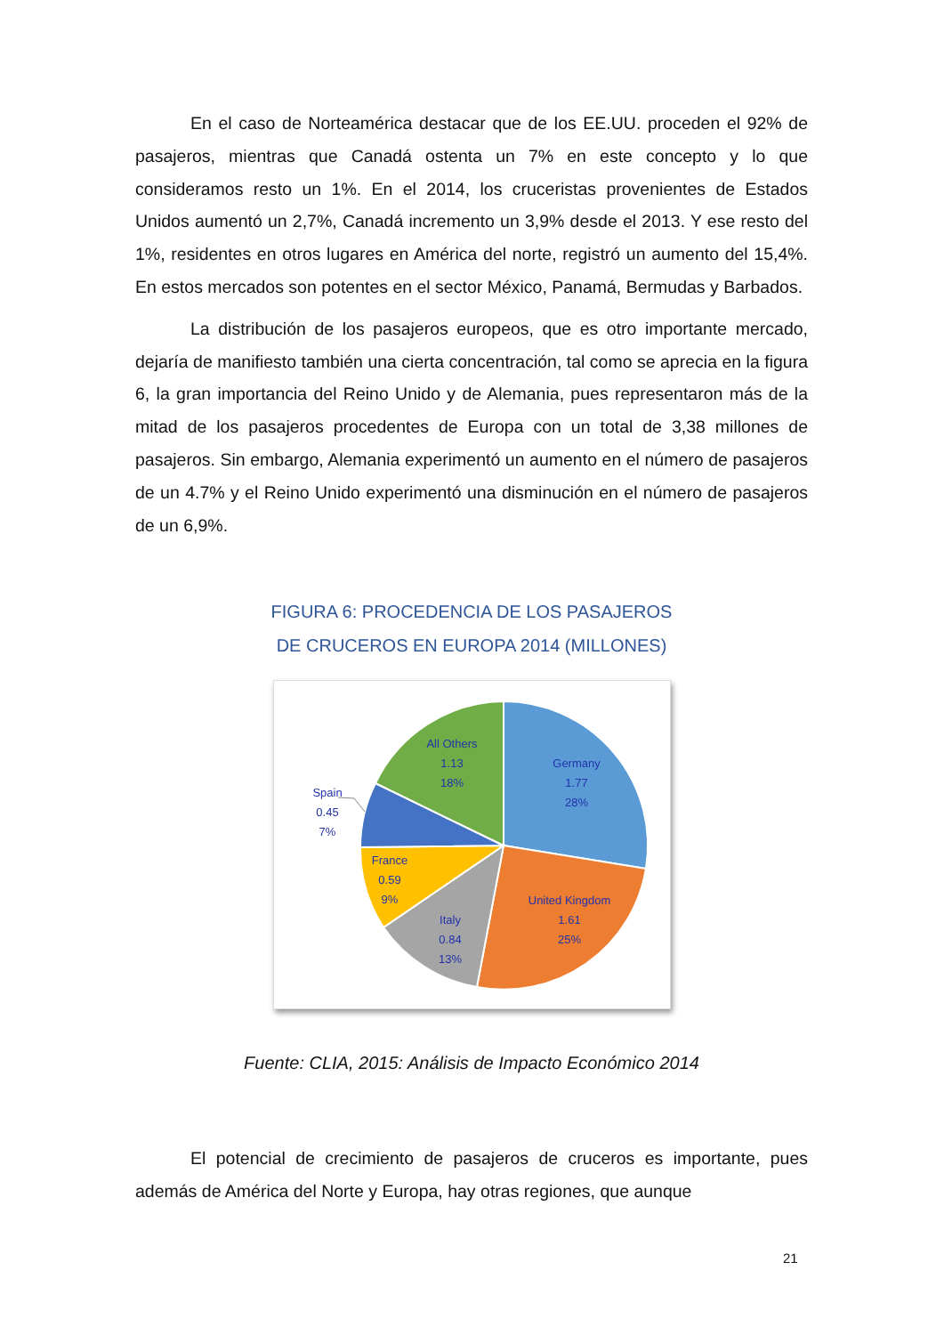En el caso de Norteamérica destacar que de los EE.UU. proceden el 92% de pasajeros, mientras que Canadá ostenta un 7% en este concepto y lo que consideramos resto un 1%. En el 2014, los cruceristas provenientes de Estados Unidos aumentó un 2,7%, Canadá incremento un 3,9% desde el 2013. Y ese resto del 1%, residentes en otros lugares en América del norte, registró un aumento del 15,4%. En estos mercados son potentes en el sector México, Panamá, Bermudas y Barbados.
La distribución de los pasajeros europeos, que es otro importante mercado, dejaría de manifiesto también una cierta concentración, tal como se aprecia en la figura 6, la gran importancia del Reino Unido y de Alemania, pues representaron más de la mitad de los pasajeros procedentes de Europa con un total de 3,38 millones de pasajeros. Sin embargo, Alemania experimentó un aumento en el número de pasajeros de un 4.7% y el Reino Unido experimentó una disminución en el número de pasajeros de un 6,9%.
FIGURA 6: PROCEDENCIA DE LOS PASAJEROS
DE CRUCEROS EN EUROPA 2014 (MILLONES)
All Others
1.13
18%
Germany
1.77
28%
Spain
0.45
7%
France
0.59
9%
United Kingdom
1.61
25%
Italy
0.84
13%
Fuente: CLIA, 2015: Análisis de Impacto Económico 2014
El potencial de crecimiento de pasajeros de cruceros es importante, pues además de América del Norte y Europa, hay otras regiones, que aunque
21